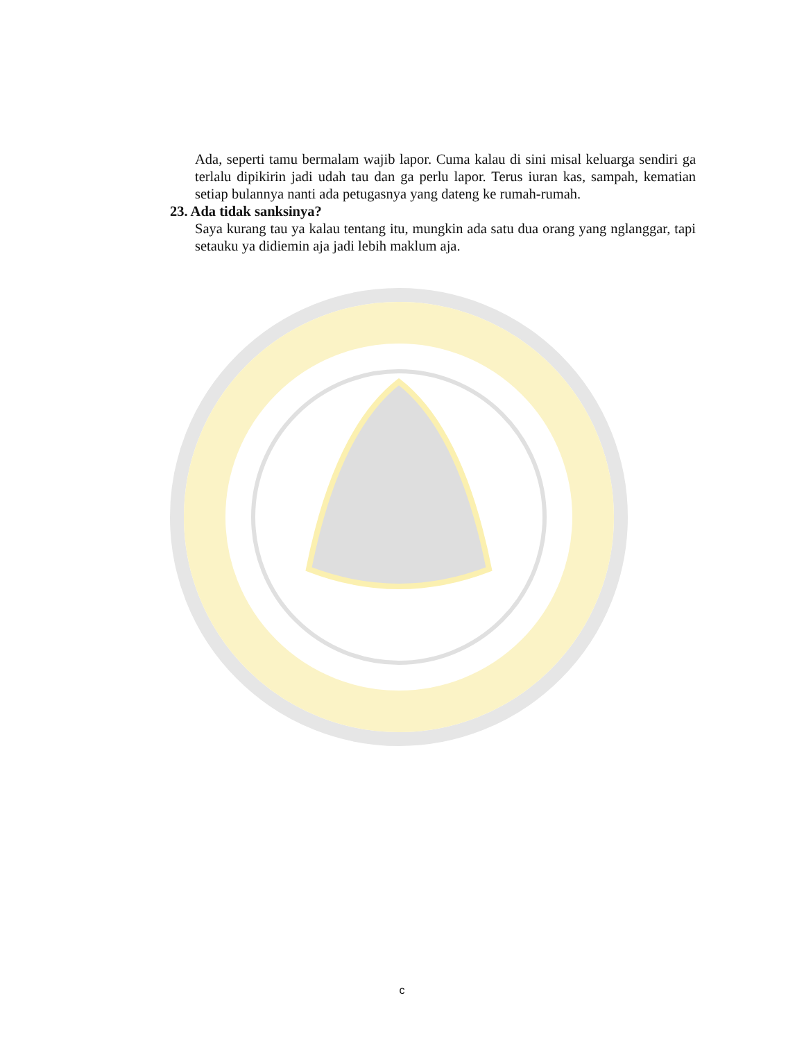Ada, seperti tamu bermalam wajib lapor. Cuma kalau di sini misal keluarga sendiri ga terlalu dipikirin jadi udah tau dan ga perlu lapor. Terus iuran kas, sampah, kematian setiap bulannya nanti ada petugasnya yang dateng ke rumah-rumah.
23. Ada tidak sanksinya?
Saya kurang tau ya kalau tentang itu, mungkin ada satu dua orang yang nglanggar, tapi setauku ya didiemin aja jadi lebih maklum aja.
c